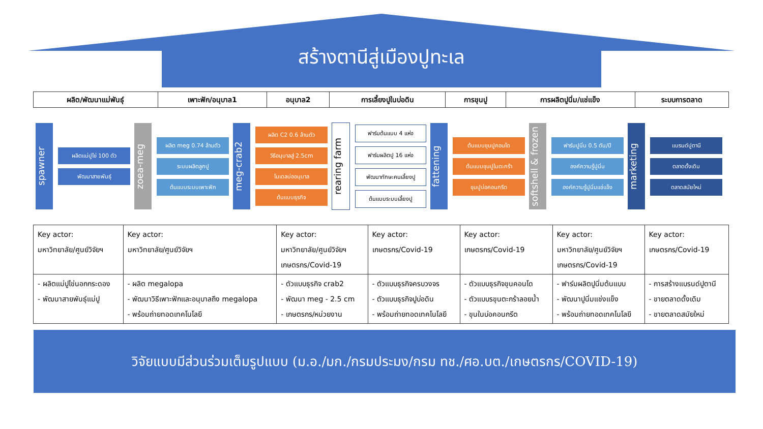สร้างตานีสู่เมืองปูทะเล
| ผลิต/พัฒนาแม่พันธุ์ | เพาะฟัก/อนุบาล1 | อนุบาล2 | การเลี้ยงปูในบ่อดิน | การขุนปู | การผลิตปูนิ่ม/แช่แข็ง | ระบบการตลาด |
spawner
ผลิตแม่ปูไข่ 100 ตัว
พัฒนาสายพันธุ์
zoea-meg
ผลิต meg 0.74 ล้านตัว
ระบบผลิตลูกปู
ต้นแบบระบบเพาะฟัก
meg-crab2
ผลิต C2 0.6 ล้านตัว
วิธีอนุบาลสู่ 2.5cm
โมเดลบ่ออนุบาล
ต้นแบบธุรกิจ
rearing farm
ฟาร์มต้นแบบ 4 แห่ง
ฟาร์มผลิตปู 16 แห่ง
พัฒนาทักษะคนเลี้ยงปู
ต้นแบบระบบเลี้ยงปู
fattening
ต้นแบบขุนปูคอนโด
ต้นแบบขุนปูในตะกร้า
ขุนปูบ่อคอนกรีต
softshell & frozen
ฟาร์มปูนิ่ม 0.5 ตัน/ปี
องค์ความรู้ปูนิ่ม
องค์ความรู้ปูนิ่มแช่แข็ง
marketing
แบรนด์ปูตานี
ตลาดดั้งเดิม
ตลาดสมัยใหม่
| Key actor: มหาวิทยาลัย/ศูนย์วิจัยฯ | Key actor: มหาวิทยาลัย/ศูนย์วิจัยฯ | Key actor: มหาวิทยาลัย/ศูนย์วิจัยฯ เกษตรกร/Covid-19 | Key actor: เกษตรกร/Covid-19 | Key actor: เกษตรกร/Covid-19 | Key actor: มหาวิทยาลัย/ศูนย์วิจัยฯ เกษตรกร/Covid-19 | Key actor: เกษตรกร/Covid-19 |
| - ผลิตแม่ปูไข่นอกกระดอง - พัฒนาสายพันธุ์แม่ปู | - ผลิต megalopa - พัฒนาวิธีเพาะฟักและอนุบาลถึง megalopa - พร้อมถ่ายทอดเทคโนโลยี | - ตัวแบบธุรกิจ crab2 - พัฒนา meg - 2.5 cm - เกษตรกร/หน่วยงาน | - ตัวแบบธุรกิจครบวงจร - ตัวแบบธุรกิจปูบ่อดิน - พร้อมถ่ายทอดเทคโนโลยี | - ตัวแบบธุรกิจขุนคอนโด - ตัวแบบรขุนตะกร้าลอยน้ำ - ขุนในบ่อคอนกรีต | - ฟาร์มผลิตปูนิ่มต้นแบบ - พัฒนาปูนิ่มแช่งแข็ง - พร้อมถ่ายทอดเทคโนโลยี | - การสร้างแบรนด์ปูตานี - ขายตลาดดั้งเดิม - ขายตลาดสมัยใหม่ |
วิจัยแบบมีส่วนร่วมเต็มรูปแบบ (ม.อ./มก./กรมประมง/กรม ทช./ศอ.บต./เกษตรกร/COVID-19)